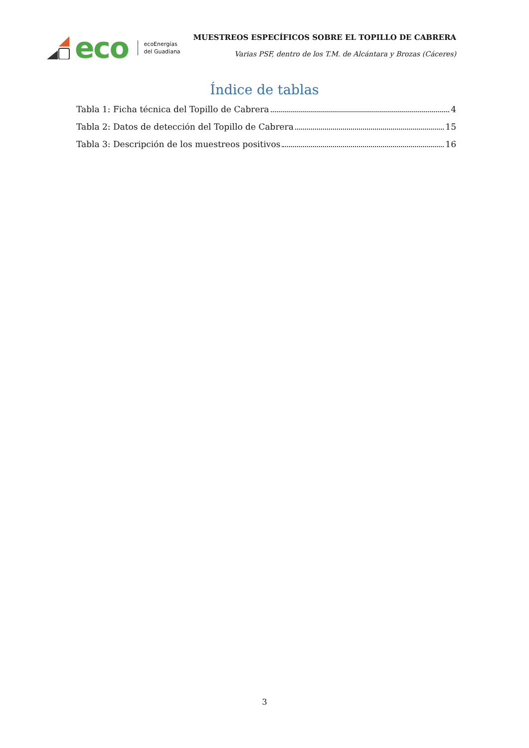eco ecoEnergías
del Guadiana
MUESTREOS ESPECÍFICOS SOBRE EL TOPILLO DE CABRERA
Varias PSF, dentro de los T.M. de Alcántara y Brozas (Cáceres)
Índice de tablas
Tabla 1: Ficha técnica del Topillo de Cabrera 4
Tabla 2: Datos de detección del Topillo de Cabrera 15
Tabla 3: Descripción de los muestreos positivos 16
3